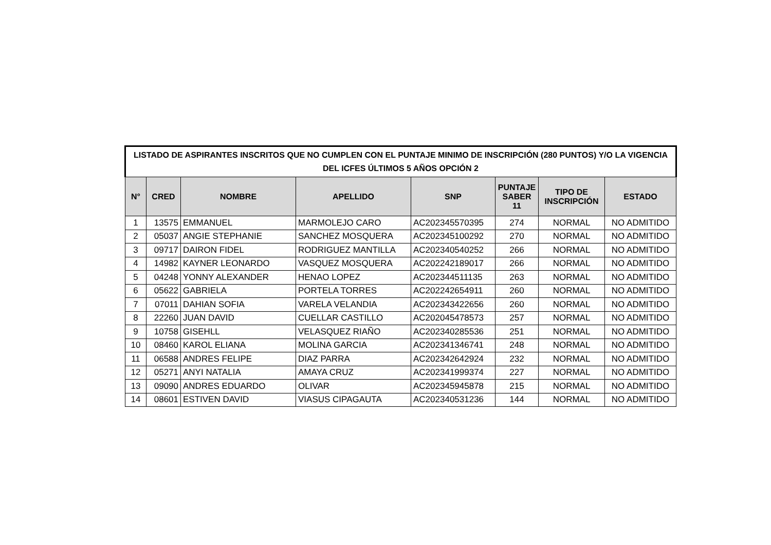| LISTADO DE ASPIRANTES INSCRITOS QUE NO CUMPLEN CON EL PUNTAJE MINIMO DE INSCRIPCIÓN (280 PUNTOS) Y/O LA VIGENCIA DEL ICFES ÚLTIMOS 5 AÑOS OPCIÓN 2 | | | | | | | |
| --- | --- | --- | --- | --- | --- | --- | --- |
| N° | CRED | NOMBRE | APELLIDO | SNP | PUNTAJE SABER 11 | TIPO DE INSCRIPCIÓN | ESTADO |
| 1 | 13575 | EMMANUEL | MARMOLEJO CARO | AC202345570395 | 274 | NORMAL | NO ADMITIDO |
| 2 | 05037 | ANGIE STEPHANIE | SANCHEZ MOSQUERA | AC202345100292 | 270 | NORMAL | NO ADMITIDO |
| 3 | 09717 | DAIRON FIDEL | RODRIGUEZ MANTILLA | AC202340540252 | 266 | NORMAL | NO ADMITIDO |
| 4 | 14982 | KAYNER LEONARDO | VASQUEZ MOSQUERA | AC202242189017 | 266 | NORMAL | NO ADMITIDO |
| 5 | 04248 | YONNY ALEXANDER | HENAO LOPEZ | AC202344511135 | 263 | NORMAL | NO ADMITIDO |
| 6 | 05622 | GABRIELA | PORTELA TORRES | AC202242654911 | 260 | NORMAL | NO ADMITIDO |
| 7 | 07011 | DAHIAN SOFIA | VARELA VELANDIA | AC202343422656 | 260 | NORMAL | NO ADMITIDO |
| 8 | 22260 | JUAN DAVID | CUELLAR CASTILLO | AC202045478573 | 257 | NORMAL | NO ADMITIDO |
| 9 | 10758 | GISEHLL | VELASQUEZ RIAÑO | AC202340285536 | 251 | NORMAL | NO ADMITIDO |
| 10 | 08460 | KAROL ELIANA | MOLINA GARCIA | AC202341346741 | 248 | NORMAL | NO ADMITIDO |
| 11 | 06588 | ANDRES FELIPE | DIAZ PARRA | AC202342642924 | 232 | NORMAL | NO ADMITIDO |
| 12 | 05271 | ANYI NATALIA | AMAYA CRUZ | AC202341999374 | 227 | NORMAL | NO ADMITIDO |
| 13 | 09090 | ANDRES EDUARDO | OLIVAR | AC202345945878 | 215 | NORMAL | NO ADMITIDO |
| 14 | 08601 | ESTIVEN DAVID | VIASUS CIPAGAUTA | AC202340531236 | 144 | NORMAL | NO ADMITIDO |